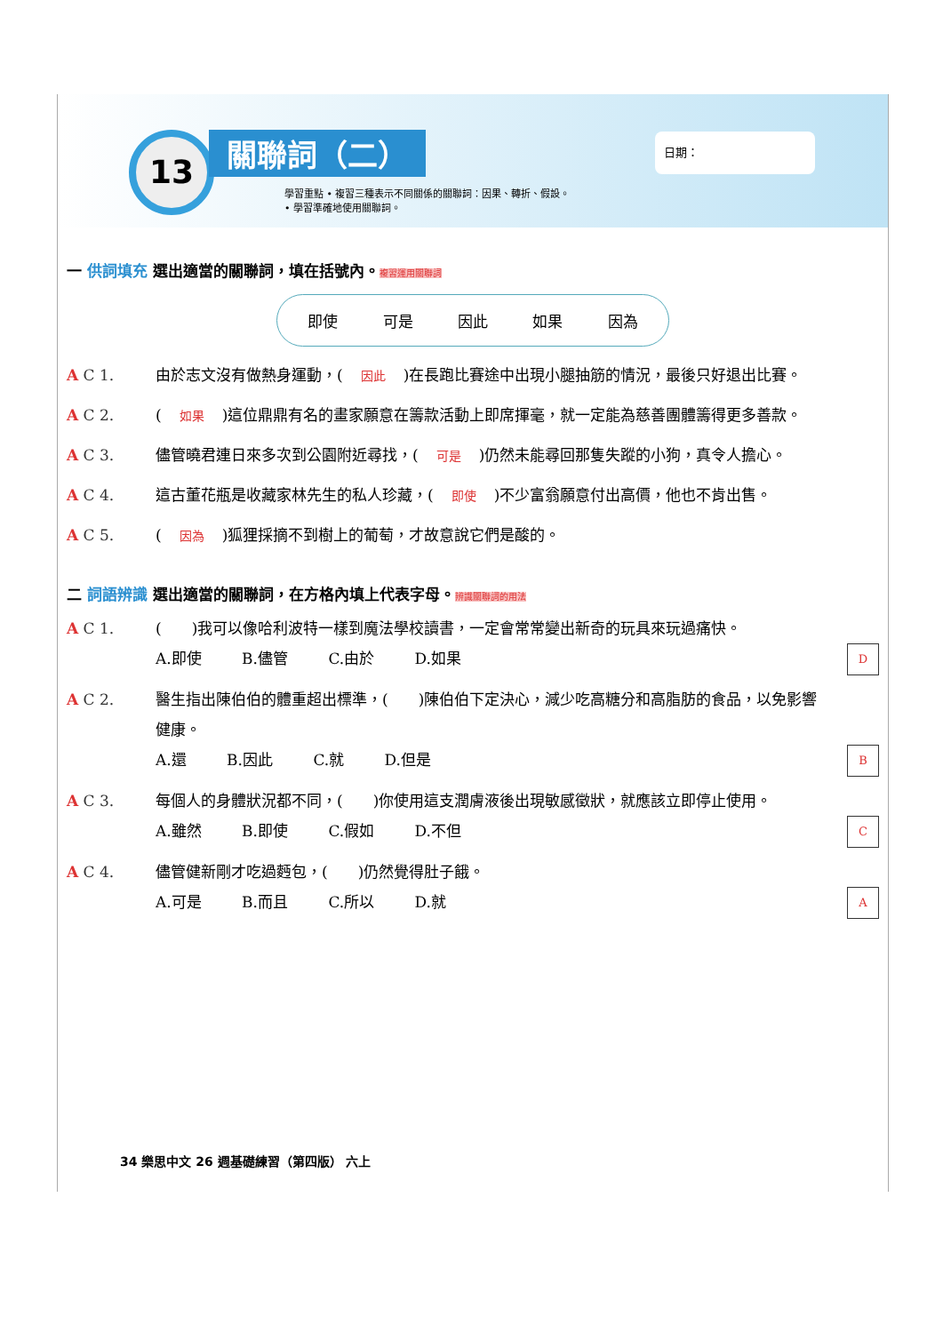13 關聯詞（二） 日期：
學習重點 • 複習三種表示不同關係的關聯詞：因果、轉折、假設。
• 學習準確地使用關聯詞。
一 供詞填充 選出適當的關聯詞，填在括號內。複習運用關聯詞
即使 可是 因此 如果 因為
A C 1. 由於志文沒有做熱身運動，(因此)在長跑比賽途中出現小腿抽筋的情況，最後只好退出比賽。
A C 2. (如果)這位鼎鼎有名的畫家願意在籌款活動上即席揮毫，就一定能為慈善團體籌得更多善款。
A C 3. 儘管曉君連日來多次到公園附近尋找，(可是)仍然未能尋回那隻失蹤的小狗，真令人擔心。
A C 4. 這古董花瓶是收藏家林先生的私人珍藏，(即使)不少富翁願意付出高價，他也不肯出售。
A C 5. (因為)狐狸採摘不到樹上的葡萄，才故意說它們是酸的。
二 詞語辨識 選出適當的關聯詞，在方格內填上代表字母。辨識關聯詞的用法
A C 1. (　　)我可以像哈利波特一樣到魔法學校讀書，一定會常常變出新奇的玩具來玩過痛快。
DA.即使 B.儘管 C.由於 D.如果
A C 2. 醫生指出陳伯伯的體重超出標準，(　　)陳伯伯下定決心，減少吃高糖分和高脂肪的食品，以免影響健康。
BA.還 B.因此 C.就 D.但是
A C 3. 每個人的身體狀況都不同，(　　)你使用這支潤膚液後出現敏感徵狀，就應該立即停止使用。
CA.雖然 B.即使 C.假如 D.不但
A C 4. 儘管健新剛才吃過麪包，(　　)仍然覺得肚子餓。
AA.可是 B.而且 C.所以 D.就
34 樂思中文 26 週基礎練習（第四版） 六上